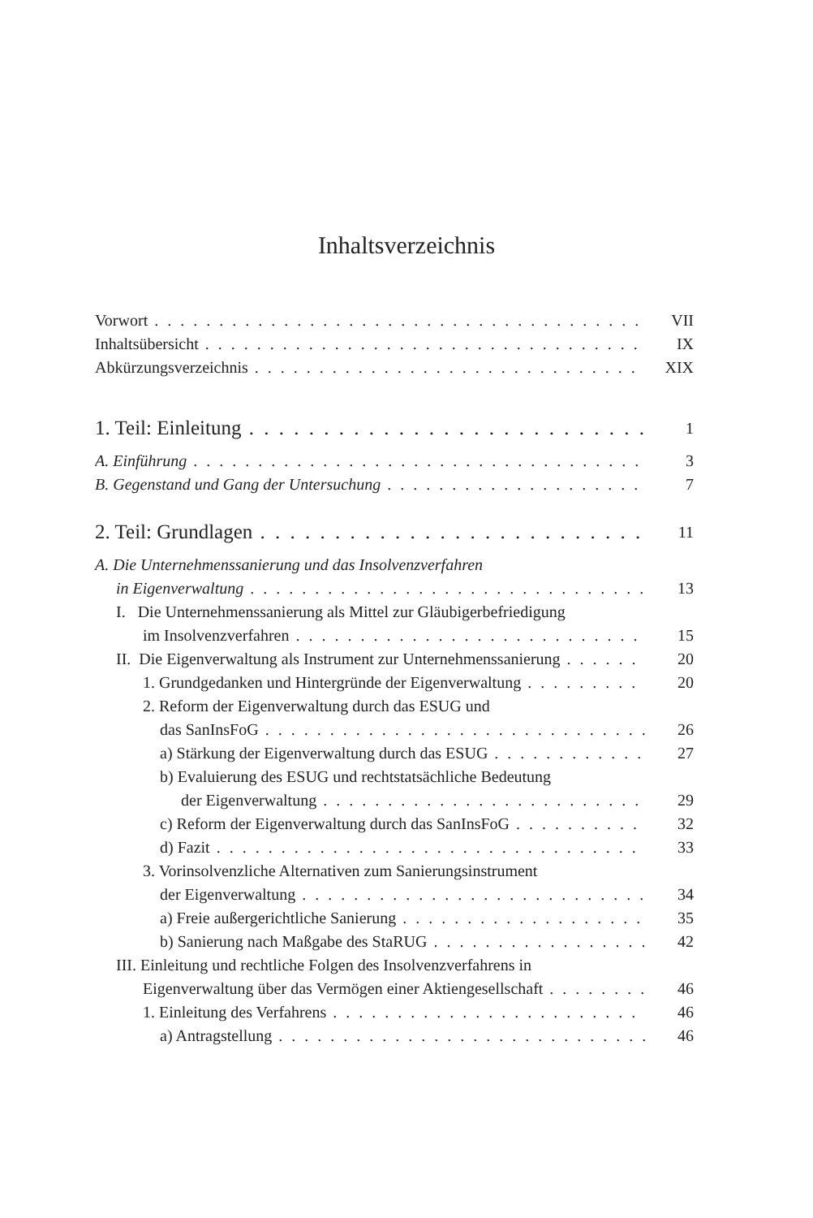Inhaltsverzeichnis
Vorwort VII
Inhaltsübersicht IX
Abkürzungsverzeichnis XIX
1. Teil: Einleitung 1
A. Einführung 3
B. Gegenstand und Gang der Untersuchung 7
2. Teil: Grundlagen 11
A. Die Unternehmenssanierung und das Insolvenzverfahren
in Eigenverwaltung 13
I. Die Unternehmenssanierung als Mittel zur Gläubigerbefriedigung
im Insolvenzverfahren 15
II. Die Eigenverwaltung als Instrument zur Unternehmenssanierung 20
1. Grundgedanken und Hintergründe der Eigenverwaltung 20
2. Reform der Eigenverwaltung durch das ESUG und
das SanInsFoG 26
a) Stärkung der Eigenverwaltung durch das ESUG 27
b) Evaluierung des ESUG und rechtstatsächliche Bedeutung
der Eigenverwaltung 29
c) Reform der Eigenverwaltung durch das SanInsFoG 32
d) Fazit 33
3. Vorinsolvenzliche Alternativen zum Sanierungsinstrument
der Eigenverwaltung 34
a) Freie außergerichtliche Sanierung 35
b) Sanierung nach Maßgabe des StaRUG 42
III. Einleitung und rechtliche Folgen des Insolvenzverfahrens in
Eigenverwaltung über das Vermögen einer Aktiengesellschaft 46
1. Einleitung des Verfahrens 46
a) Antragstellung 46